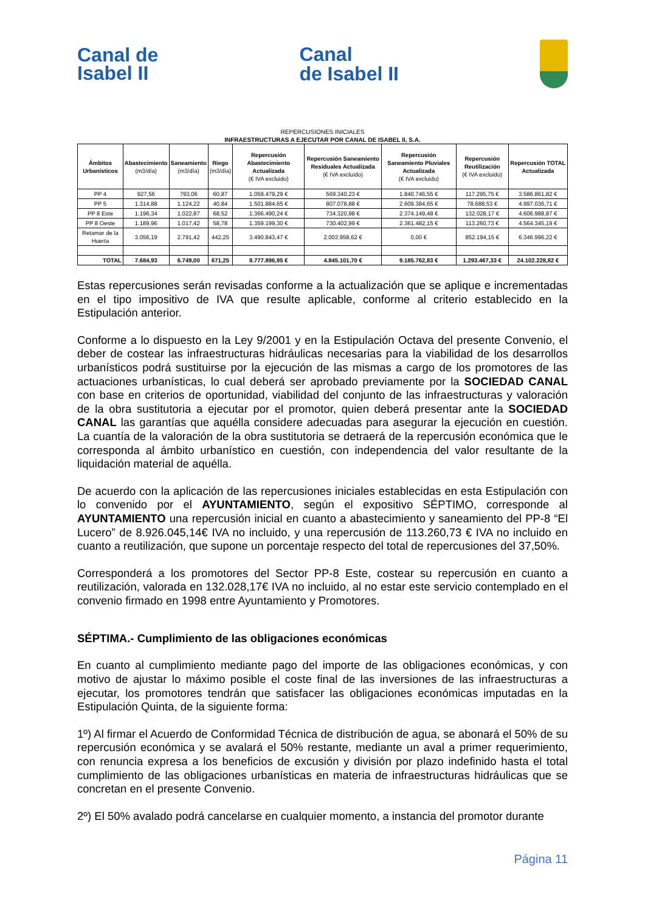Canal de
Isabel II
Canal
de Isabel II
REPERCUSIONES INICIALES
INFRAESTRUCTURAS A EJECUTAR POR CANAL DE ISABEL II, S.A.
| Ámbitos Urbanísticos | Abastecimiento (m3/día) | Saneamiento (m3/día) | Riego (m3/día) | Repercusión Abastecimiento Actualizada (€ IVA excluido) | Repercusión Saneamiento Residuales Actualizada (€ IVA excluido) | Repercusión Saneamiento Pluviales Actualizada (€ IVA excluido) | Repercusión Reutilización (€ IVA excluido) | Repercusión TOTAL Actualizada |
| --- | --- | --- | --- | --- | --- | --- | --- | --- |
| PP 4 | 927,56 | 793,06 | 60,87 | 1.059.479,29 € | 569.340,23 € | 1.840.746,55 € | 117.295,75 € | 3.586.861,82 € |
| PP 5 | 1.314,88 | 1.124,22 | 40,84 | 1.501.884,65 € | 807.078,88 € | 2.609.384,65 € | 78.688,53 € | 4.997.036,71 € |
| PP 8 Este | 1.196,34 | 1.022,87 | 68,52 | 1.366.490,24 € | 734.320,98 € | 2.374.149,48 € | 132.028,17 € | 4.606.988,87 € |
| PP 8 Oeste | 1.189,96 | 1.017,42 | 58,78 | 1.359.199,30 € | 730.402,99 € | 2.361.482,15 € | 113.260,73 € | 4.564.345,19 € |
| Retamar de la Huerta | 3.056,19 | 2.791,42 | 442,25 | 3.490.843,47 € | 2.003.958,62 € | 0,00 € | 852.194,15 € | 6.346.996,22 € |
| TOTAL | 7.684,93 | 6.749,00 | 671,25 | 8.777.896,95 € | 4.845.101,70 € | 9.185.762,83 € | 1.293.467,33 € | 24.102.228,82 € |
Estas repercusiones serán revisadas conforme a la actualización que se aplique e incrementadas en el tipo impositivo de IVA que resulte aplicable, conforme al criterio establecido en la Estipulación anterior.
Conforme a lo dispuesto en la Ley 9/2001 y en la Estipulación Octava del presente Convenio, el deber de costear las infraestructuras hidráulicas necesarias para la viabilidad de los desarrollos urbanísticos podrá sustituirse por la ejecución de las mismas a cargo de los promotores de las actuaciones urbanísticas, lo cual deberá ser aprobado previamente por la SOCIEDAD CANAL con base en criterios de oportunidad, viabilidad del conjunto de las infraestructuras y valoración de la obra sustitutoria a ejecutar por el promotor, quien deberá presentar ante la SOCIEDAD CANAL las garantías que aquélla considere adecuadas para asegurar la ejecución en cuestión. La cuantía de la valoración de la obra sustitutoria se detraerá de la repercusión económica que le corresponda al ámbito urbanístico en cuestión, con independencia del valor resultante de la liquidación material de aquélla.
De acuerdo con la aplicación de las repercusiones iniciales establecidas en esta Estipulación con lo convenido por el AYUNTAMIENTO, según el expositivo SÉPTIMO, corresponde al AYUNTAMIENTO una repercusión inicial en cuanto a abastecimiento y saneamiento del PP-8 “El Lucero” de 8.926.045,14€ IVA no incluido, y una repercusión de 113.260,73 € IVA no incluido en cuanto a reutilización, que supone un porcentaje respecto del total de repercusiones del 37,50%.
Corresponderá a los promotores del Sector PP-8 Este, costear su repercusión en cuanto a reutilización, valorada en 132.028,17€ IVA no incluido, al no estar este servicio contemplado en el convenio firmado en 1998 entre Ayuntamiento y Promotores.
SÉPTIMA.- Cumplimiento de las obligaciones económicas
En cuanto al cumplimiento mediante pago del importe de las obligaciones económicas, y con motivo de ajustar lo máximo posible el coste final de las inversiones de las infraestructuras a ejecutar, los promotores tendrán que satisfacer las obligaciones económicas imputadas en la Estipulación Quinta, de la siguiente forma:
1º) Al firmar el Acuerdo de Conformidad Técnica de distribución de agua, se abonará el 50% de su repercusión económica y se avalará el 50% restante, mediante un aval a primer requerimiento, con renuncia expresa a los beneficios de excusión y división por plazo indefinido hasta el total cumplimiento de las obligaciones urbanísticas en materia de infraestructuras hidráulicas que se concretan en el presente Convenio.
2º) El 50% avalado podrá cancelarse en cualquier momento, a instancia del promotor durante
Página 11